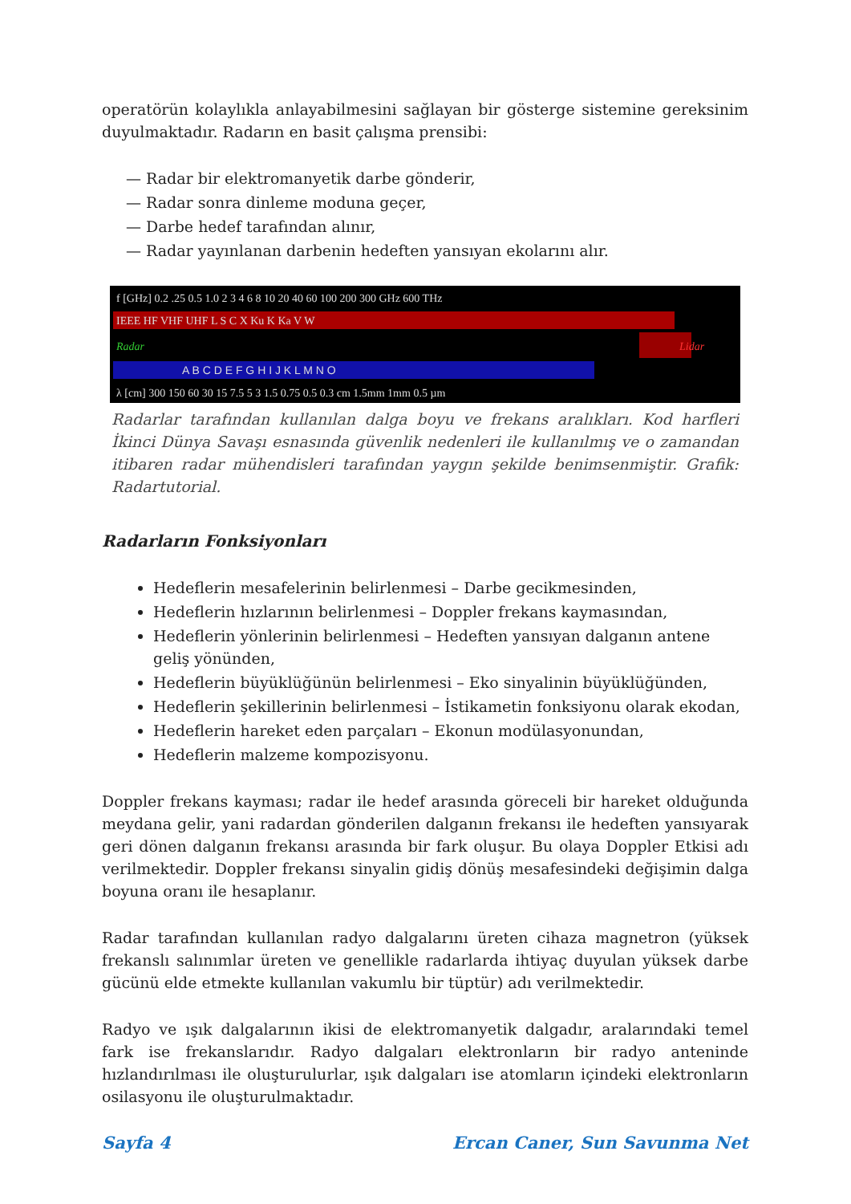operatörün kolaylıkla anlayabilmesini sağlayan bir gösterge sistemine gereksinim duyulmaktadır. Radarın en basit çalışma prensibi:
— Radar bir elektromanyetik darbe gönderir,
— Radar sonra dinleme moduna geçer,
— Darbe hedef tarafından alınır,
— Radar yayınlanan darbenin hedeften yansıyan ekolarını alır.
f [GHz] 0.2 .25 0.5 1.0 2 3 4 6 8 10 20 40 60 100 200 300 GHz 600 THz
IEEE HF VHF UHF L S C X Ku K Ka V W
Radar
Lidar
A B C D E F G H I J K L M N O
λ [cm] 300 150 60 30 15 7.5 5 3 1.5 0.75 0.5 0.3 cm 1.5mm 1mm 0.5 µm
Radarlar tarafından kullanılan dalga boyu ve frekans aralıkları. Kod harfleri İkinci Dünya Savaşı esnasında güvenlik nedenleri ile kullanılmış ve o zamandan itibaren radar mühendisleri tarafından yaygın şekilde benimsenmiştir. Grafik: Radartutorial.
Radarların Fonksiyonları
Hedeflerin mesafelerinin belirlenmesi – Darbe gecikmesinden,
Hedeflerin hızlarının belirlenmesi – Doppler frekans kaymasından,
Hedeflerin yönlerinin belirlenmesi – Hedeften yansıyan dalganın antene geliş yönünden,
Hedeflerin büyüklüğünün belirlenmesi – Eko sinyalinin büyüklüğünden,
Hedeflerin şekillerinin belirlenmesi – İstikametin fonksiyonu olarak ekodan,
Hedeflerin hareket eden parçaları – Ekonun modülasyonundan,
Hedeflerin malzeme kompozisyonu.
Doppler frekans kayması; radar ile hedef arasında göreceli bir hareket olduğunda meydana gelir, yani radardan gönderilen dalganın frekansı ile hedeften yansıyarak geri dönen dalganın frekansı arasında bir fark oluşur. Bu olaya Doppler Etkisi adı verilmektedir. Doppler frekansı sinyalin gidiş dönüş mesafesindeki değişimin dalga boyuna oranı ile hesaplanır.
Radar tarafından kullanılan radyo dalgalarını üreten cihaza magnetron (yüksek frekanslı salınımlar üreten ve genellikle radarlarda ihtiyaç duyulan yüksek darbe gücünü elde etmekte kullanılan vakumlu bir tüptür) adı verilmektedir.
Radyo ve ışık dalgalarının ikisi de elektromanyetik dalgadır, aralarındaki temel fark ise frekanslarıdır. Radyo dalgaları elektronların bir radyo anteninde hızlandırılması ile oluşturulurlar, ışık dalgaları ise atomların içindeki elektronların osilasyonu ile oluşturulmaktadır.
Sayfa 4 Ercan Caner, Sun Savunma Net